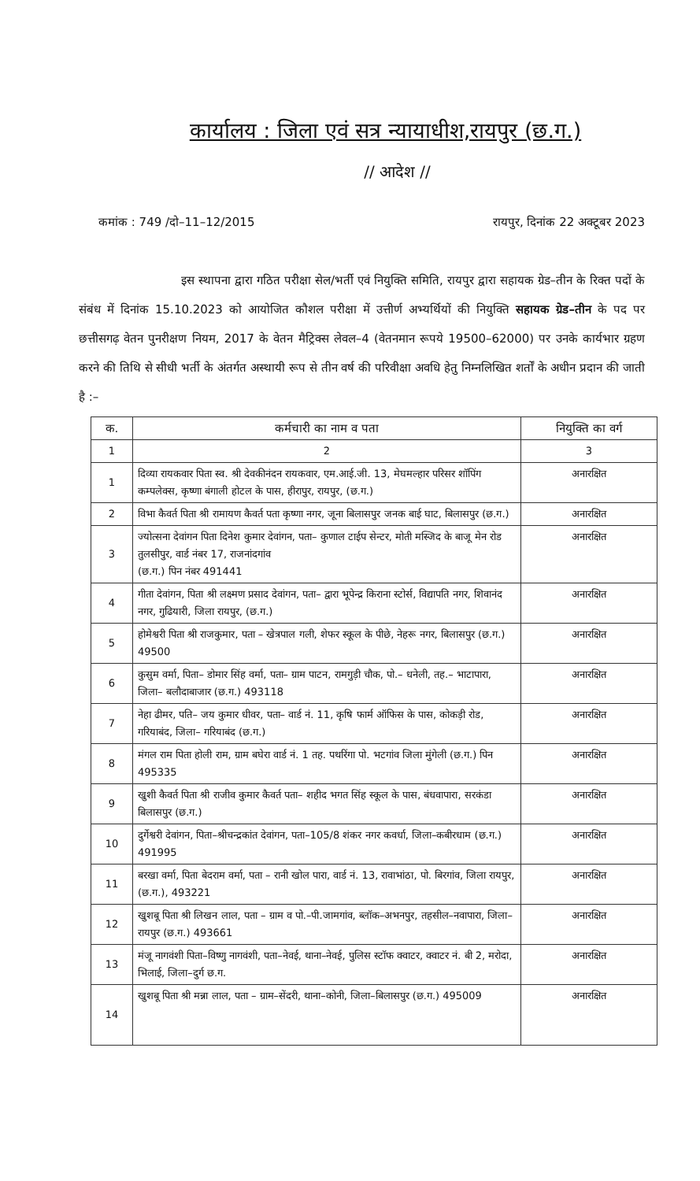कार्यालय : जिला एवं सत्र न्यायाधीश,रायपुर (छ.ग.)
// आदेश //
कमांक : 749 /दो–11–12/2015 रायपुर, दिनांक 22 अक्टूबर 2023
इस स्थापना द्वारा गठित परीक्षा सेल/भर्ती एवं नियुक्ति समिति, रायपुर द्वारा सहायक ग्रेड–तीन के रिक्त पदों के संबंध में दिनांक 15.10.2023 को आयोजित कौशल परीक्षा में उत्तीर्ण अभ्यर्थियों की नियुक्ति सहायक ग्रेड–तीन के पद पर छत्तीसगढ़ वेतन पुनरीक्षण नियम, 2017 के वेतन मैट्रिक्स लेवल–4 (वेतनमान रूपये 19500–62000) पर उनके कार्यभार ग्रहण करने की तिथि से सीधी भर्ती के अंतर्गत अस्थायी रूप से तीन वर्ष की परिवीक्षा अवधि हेतु निम्नलिखित शर्तों के अधीन प्रदान की जाती है :–
| क. | कर्मचारी का नाम व पता | नियुक्ति का वर्ग |
| --- | --- | --- |
| 1 | 2 | 3 |
| 1 | दिव्या रायकवार पिता स्व. श्री देवकीनंदन रायकवार, एम.आई.जी. 13, मेघमल्हार परिसर शॉपिंग कम्पलेक्स, कृष्णा बंगाली होटल के पास, हीरापुर, रायपुर, (छ.ग.) | अनारक्षित |
| 2 | विभा कैवर्त पिता श्री रामायण कैवर्त पता कृष्णा नगर, जूना बिलासपुर जनक बाई घाट, बिलासपुर (छ.ग.) | अनारक्षित |
| 3 | ज्योत्सना देवांगन पिता दिनेश कुमार देवांगन, पता– कुणाल टाईप सेन्टर, मोती मस्जिद के बाजू मेन रोड तुलसीपुर, वार्ड नंबर 17, राजनांदगांव (छ.ग.) पिन नंबर 491441 | अनारक्षित |
| 4 | गीता देवांगन, पिता श्री लक्ष्मण प्रसाद देवांगन, पता– द्वारा भूपेन्द्र किराना स्टोर्स, विद्यापति नगर, शिवानंद नगर, गुढियारी, जिला रायपुर, (छ.ग.) | अनारक्षित |
| 5 | होमेश्वरी पिता श्री राजकुमार, पता – खेत्रपाल गली, शेफर स्कूल के पीछे, नेहरू नगर, बिलासपुर (छ.ग.) 49500 | अनारक्षित |
| 6 | कुसुम वर्मा, पिता– डोमार सिंह वर्मा, पता– ग्राम पाटन, रामगुड़ी चौक, पो.– धनेली, तह.– भाटापारा, जिला– बलौदाबाजार (छ.ग.) 493118 | अनारक्षित |
| 7 | नेहा ढीमर, पति– जय कुमार धीवर, पता– वार्ड नं. 11, कृषि फार्म ऑफिस के पास, कोकड़ी रोड, गरियाबंद, जिला– गरियाबंद (छ.ग.) | अनारक्षित |
| 8 | मंगल राम पिता होली राम, ग्राम बघेरा वार्ड नं. 1 तह. पथरिंगा पो. भटगांव जिला मुंगेली (छ.ग.) पिन 495335 | अनारक्षित |
| 9 | खुशी कैवर्त पिता श्री राजीव कुमार कैवर्त पता– शहीद भगत सिंह स्कूल के पास, बंधवापारा, सरकंडा बिलासपुर (छ.ग.) | अनारक्षित |
| 10 | दुर्गेश्वरी देवांगन, पिता–श्रीचन्द्रकांत देवांगन, पता–105/8 शंकर नगर कवर्धा, जिला–कबीरधाम (छ.ग.) 491995 | अनारक्षित |
| 11 | बरखा वर्मा, पिता बेदराम वर्मा, पता – रानी खोल पारा, वार्ड नं. 13, रावाभांठा, पो. बिरगांव, जिला रायपुर, (छ.ग.), 493221 | अनारक्षित |
| 12 | खुशबू पिता श्री लिखन लाल, पता – ग्राम व पो.–पी.जामगांव, ब्लॉक–अभनपुर, तहसील–नवापारा, जिला–रायपुर (छ.ग.) 493661 | अनारक्षित |
| 13 | मंजू नागवंशी पिता–विष्णु नागवंशी, पता–नेवई, थाना–नेवई, पुलिस स्टॉफ क्वाटर, क्वाटर नं. बी 2, मरोदा, भिलाई, जिला–दुर्ग छ.ग. | अनारक्षित |
| 14 | खुशबू पिता श्री मन्ना लाल, पता – ग्राम–सेंदरी, थाना–कोनी, जिला–बिलासपुर (छ.ग.) 495009 | अनारक्षित |